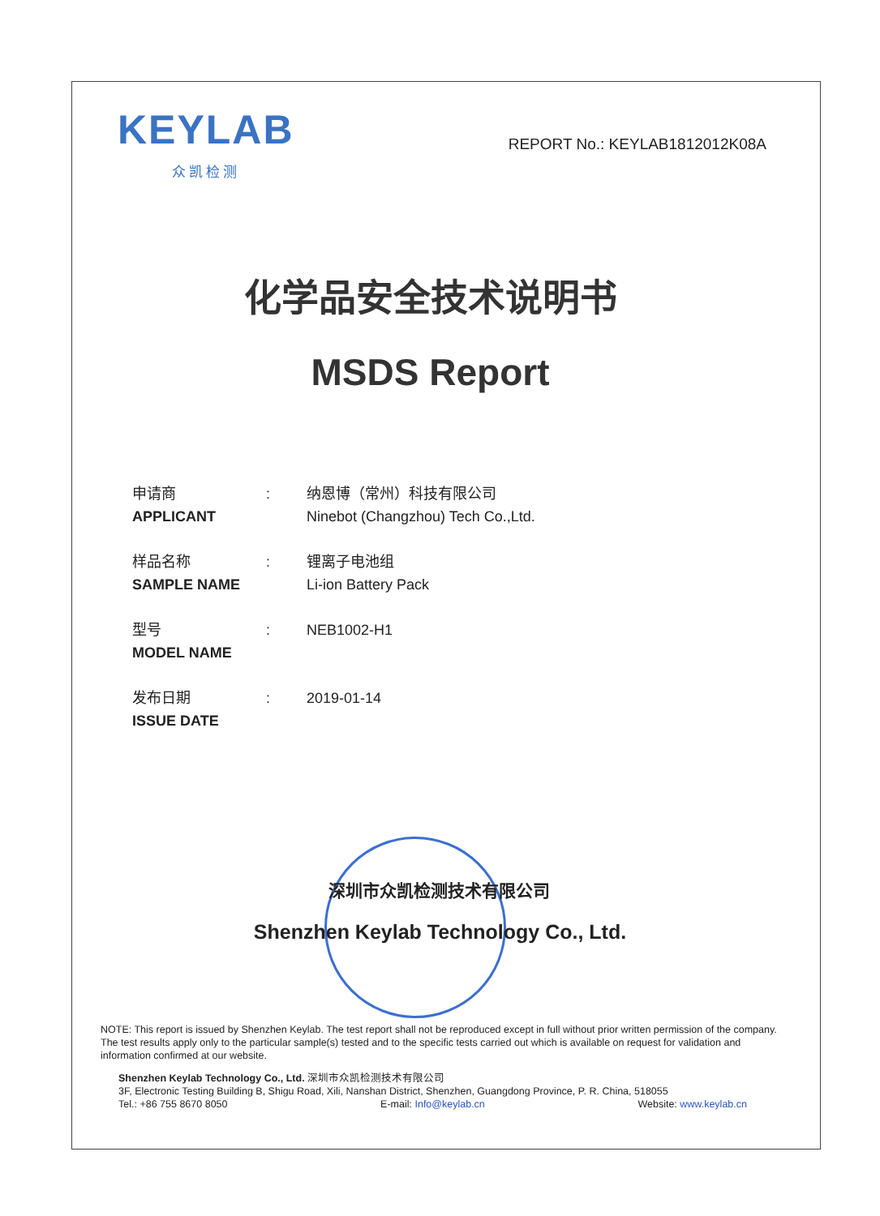KEYLAB
众凯检测
REPORT No.: KEYLAB1812012K08A
化学品安全技术说明书
MSDS Report
申请商
APPLICANT
: 纳恩博（常州）科技有限公司
Ninebot (Changzhou) Tech Co.,Ltd.
样品名称
SAMPLE NAME
: 锂离子电池组
Li-ion Battery Pack
型号
MODEL NAME
: NEB1002-H1
发布日期
ISSUE DATE
: 2019-01-14
深圳市众凯检测技术有限公司
Shenzhen Keylab Technology Co., Ltd.
NOTE: This report is issued by Shenzhen Keylab. The test report shall not be reproduced except in full without prior written permission of the company. The test results apply only to the particular sample(s) tested and to the specific tests carried out which is available on request for validation and information confirmed at our website.
Shenzhen Keylab Technology Co., Ltd. 深圳市众凯检测技术有限公司
3F, Electronic Testing Building B, Shigu Road, Xili, Nanshan District, Shenzhen, Guangdong Province, P. R. China, 518055
Tel.: +86 755 8670 8050 E-mail: Info@keylab.cn Website: www.keylab.cn